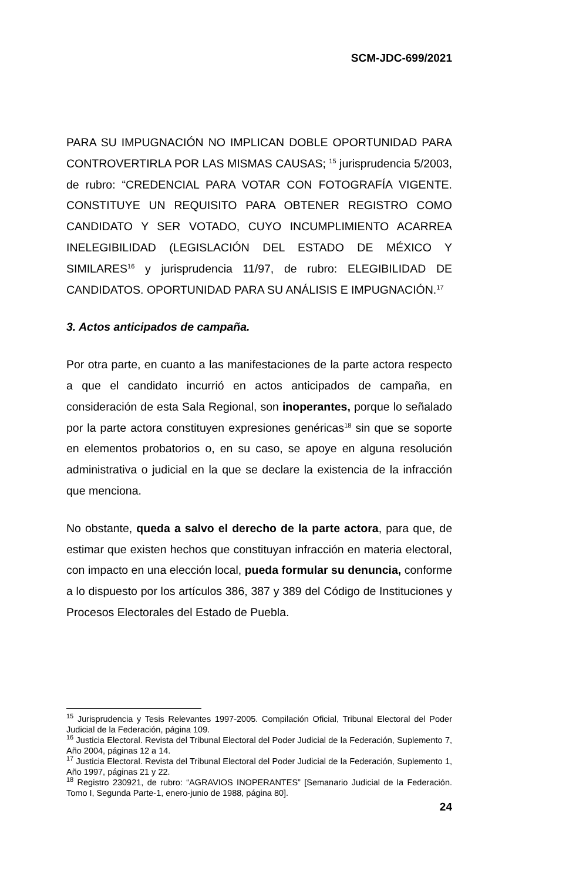SCM-JDC-699/2021
PARA SU IMPUGNACIÓN NO IMPLICAN DOBLE OPORTUNIDAD PARA CONTROVERTIRLA POR LAS MISMAS CAUSAS; <sup>15</sup> jurisprudencia 5/2003, de rubro: “CREDENCIAL PARA VOTAR CON FOTOGRAFÍA VIGENTE. CONSTITUYE UN REQUISITO PARA OBTENER REGISTRO COMO CANDIDATO Y SER VOTADO, CUYO INCUMPLIMIENTO ACARREA INELEGIBILIDAD (LEGISLACIÓN DEL ESTADO DE MÉXICO Y SIMILARES<sup>16</sup> y jurisprudencia 11/97, de rubro: ELEGIBILIDAD DE CANDIDATOS. OPORTUNIDAD PARA SU ANÁLISIS E IMPUGNACIÓN.<sup>17</sup>
3. Actos anticipados de campaña.
Por otra parte, en cuanto a las manifestaciones de la parte actora respecto a que el candidato incurrió en actos anticipados de campaña, en consideración de esta Sala Regional, son inoperantes, porque lo señalado por la parte actora constituyen expresiones genéricas<sup>18</sup> sin que se soporte en elementos probatorios o, en su caso, se apoye en alguna resolución administrativa o judicial en la que se declare la existencia de la infracción que menciona.
No obstante, queda a salvo el derecho de la parte actora, para que, de estimar que existen hechos que constituyan infracción en materia electoral, con impacto en una elección local, pueda formular su denuncia, conforme a lo dispuesto por los artículos 386, 387 y 389 del Código de Instituciones y Procesos Electorales del Estado de Puebla.
<sup>15</sup> Jurisprudencia y Tesis Relevantes 1997-2005. Compilación Oficial, Tribunal Electoral del Poder Judicial de la Federación, página 109.
<sup>16</sup> Justicia Electoral. Revista del Tribunal Electoral del Poder Judicial de la Federación, Suplemento 7, Año 2004, páginas 12 a 14.
<sup>17</sup> Justicia Electoral. Revista del Tribunal Electoral del Poder Judicial de la Federación, Suplemento 1, Año 1997, páginas 21 y 22.
<sup>18</sup> Registro 230921, de rubro: “AGRAVIOS INOPERANTES” [Semanario Judicial de la Federación. Tomo I, Segunda Parte-1, enero-junio de 1988, página 80].
24